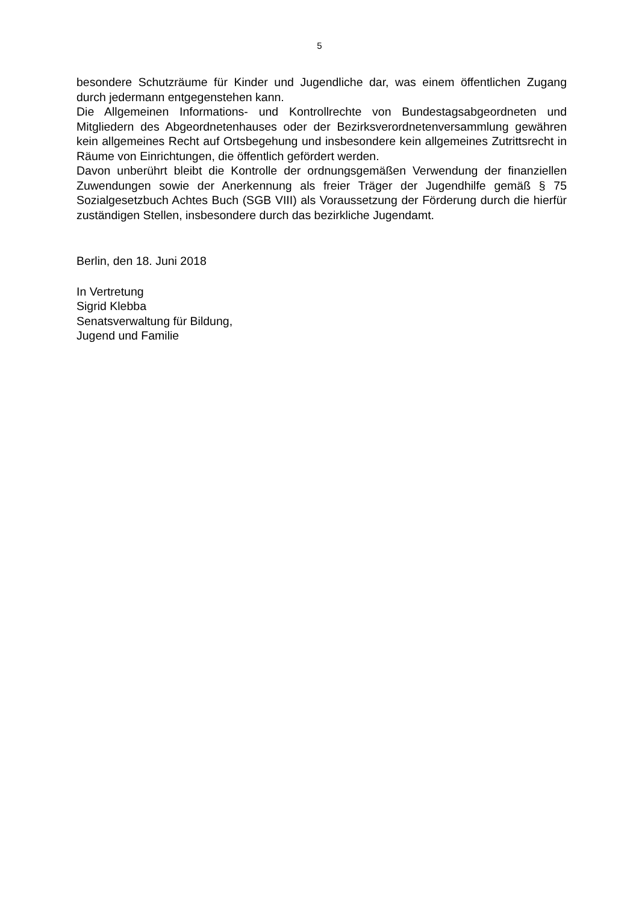5
besondere Schutzräume für Kinder und Jugendliche dar, was einem öffentlichen Zugang durch jedermann entgegenstehen kann.
Die Allgemeinen Informations- und Kontrollrechte von Bundestagsabgeordneten und Mitgliedern des Abgeordnetenhauses oder der Bezirksverordnetenversammlung gewähren kein allgemeines Recht auf Ortsbegehung und insbesondere kein allgemeines Zutrittsrecht in Räume von Einrichtungen, die öffentlich gefördert werden.
Davon unberührt bleibt die Kontrolle der ordnungsgemäßen Verwendung der finanziellen Zuwendungen sowie der Anerkennung als freier Träger der Jugendhilfe gemäß § 75 Sozialgesetzbuch Achtes Buch (SGB VIII) als Voraussetzung der Förderung durch die hierfür zuständigen Stellen, insbesondere durch das bezirkliche Jugendamt.
Berlin, den 18. Juni 2018
In Vertretung
Sigrid Klebba
Senatsverwaltung für Bildung,
Jugend und Familie